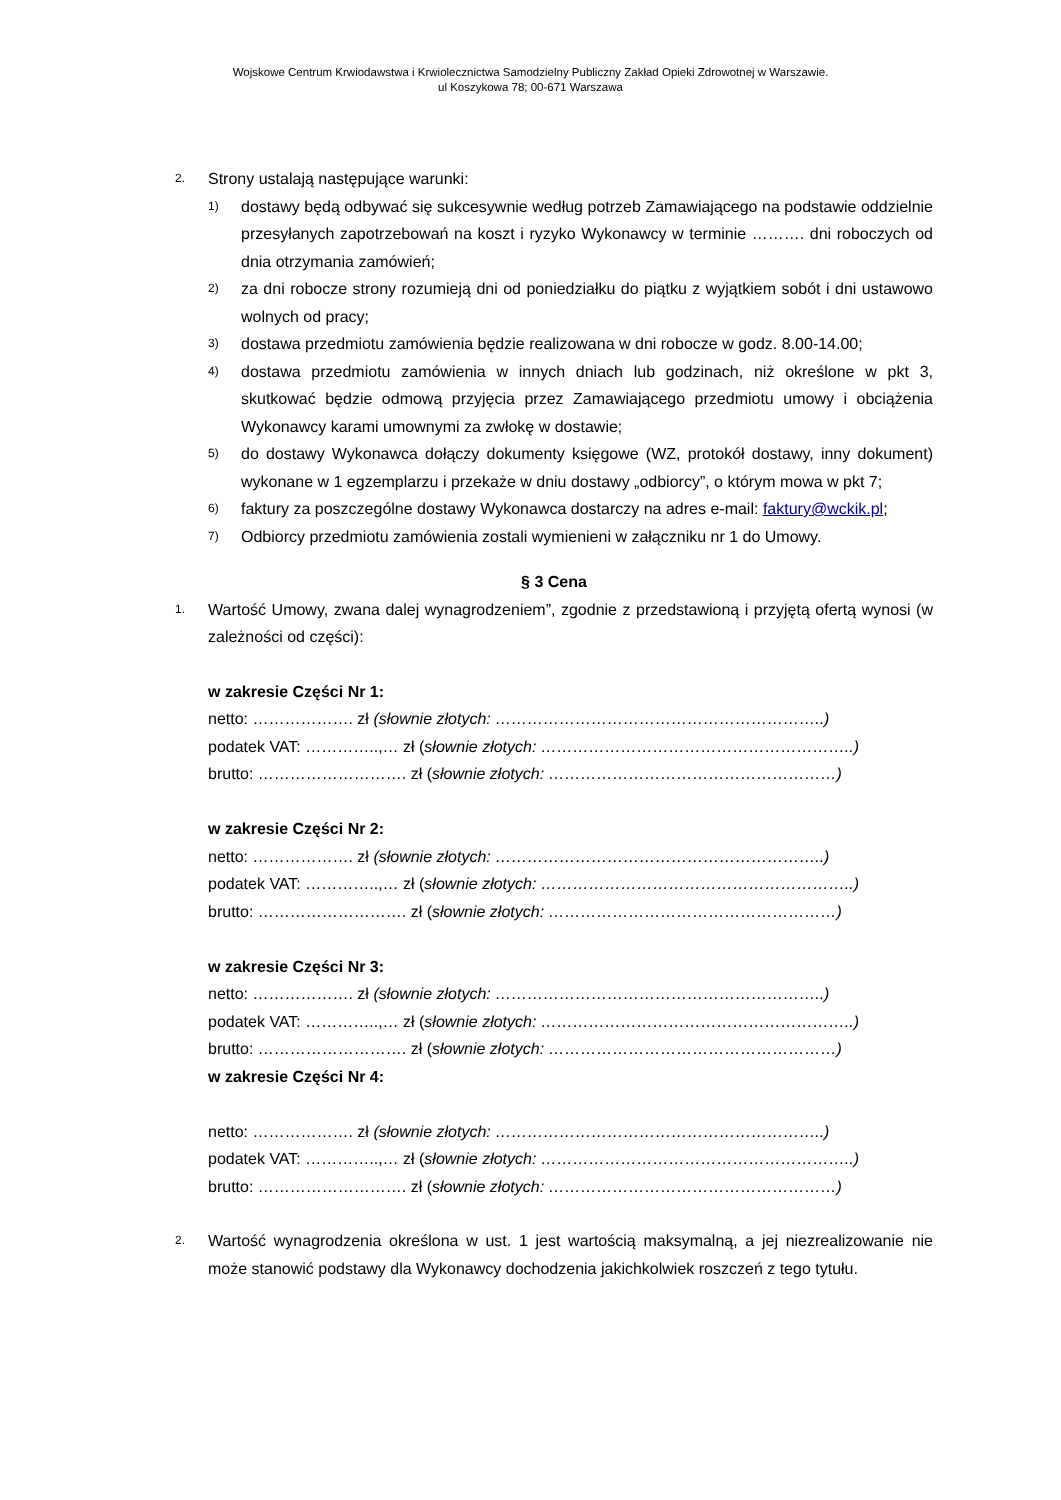Wojskowe Centrum Krwiodawstwa i Krwiolecznictwa Samodzielny Publiczny Zakład Opieki Zdrowotnej w Warszawie.
ul Koszykowa 78; 00-671 Warszawa
2.
Strony ustalają następujące warunki:
1)
dostawy będą odbywać się sukcesywnie według potrzeb Zamawiającego na podstawie oddzielnie przesyłanych zapotrzebowań na koszt i ryzyko Wykonawcy w terminie ………. dni roboczych od dnia otrzymania zamówień;
2)
za dni robocze strony rozumieją dni od poniedziałku do piątku z wyjątkiem sobót i dni ustawowo wolnych od pracy;
3)
dostawa przedmiotu zamówienia będzie realizowana w dni robocze w godz. 8.00-14.00;
4)
dostawa przedmiotu zamówienia w innych dniach lub godzinach, niż określone w pkt 3, skutkować będzie odmową przyjęcia przez Zamawiającego przedmiotu umowy i obciążenia Wykonawcy karami umownymi za zwłokę w dostawie;
5)
do dostawy Wykonawca dołączy dokumenty księgowe (WZ, protokół dostawy, inny dokument) wykonane w 1 egzemplarzu i przekaże w dniu dostawy „odbiorcy”, o którym mowa w pkt 7;
6)
faktury za poszczególne dostawy Wykonawca dostarczy na adres e-mail: faktury@wckik.pl;
7)
Odbiorcy przedmiotu zamówienia zostali wymienieni w załączniku nr 1 do Umowy.
§ 3 Cena
1.
Wartość Umowy, zwana dalej wynagrodzeniem”, zgodnie z przedstawioną i przyjętą ofertą wynosi (w zależności od części):
w zakresie Części Nr 1:
netto: ………………. zł (słownie złotych: ……………………………………………………..)
podatek VAT: …………..,… zł (słownie złotych: …………………………………………………..)
brutto: ………………………. zł (słownie złotych: ………………………………………………)
w zakresie Części Nr 2:
netto: ………………. zł (słownie złotych: ……………………………………………………..)
podatek VAT: …………..,… zł (słownie złotych: …………………………………………………..)
brutto: ………………………. zł (słownie złotych: ………………………………………………)
w zakresie Części Nr 3:
netto: ………………. zł (słownie złotych: ……………………………………………………..)
podatek VAT: …………..,… zł (słownie złotych: …………………………………………………..)
brutto: ………………………. zł (słownie złotych: ………………………………………………)
w zakresie Części Nr 4:
netto: ………………. zł (słownie złotych: ……………………………………………………..)
podatek VAT: …………..,… zł (słownie złotych: …………………………………………………..)
brutto: ………………………. zł (słownie złotych: ………………………………………………)
2.
Wartość wynagrodzenia określona w ust. 1 jest wartością maksymalną, a jej niezrealizowanie nie może stanowić podstawy dla Wykonawcy dochodzenia jakichkolwiek roszczeń z tego tytułu.